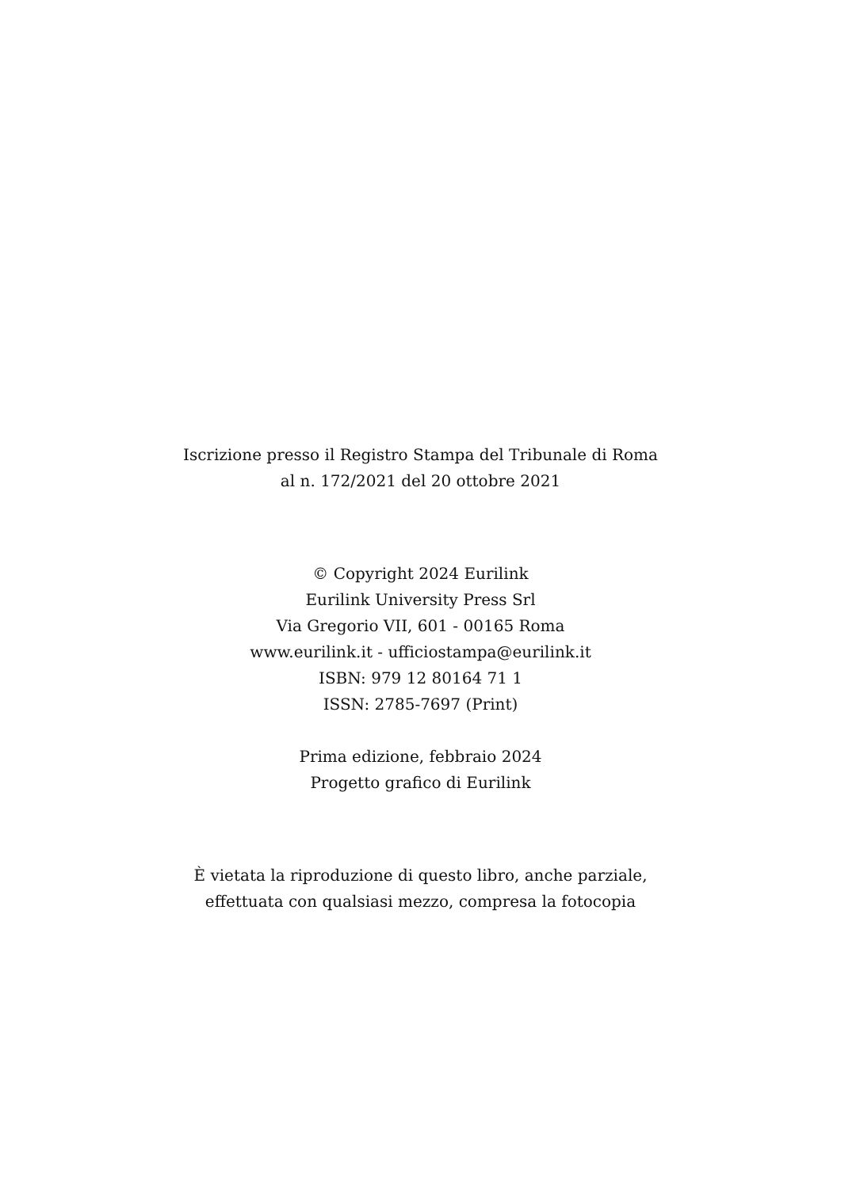Iscrizione presso il Registro Stampa del Tribunale di Roma
al n. 172/2021 del 20 ottobre 2021
© Copyright 2024 Eurilink
Eurilink University Press Srl
Via Gregorio VII, 601 - 00165 Roma
www.eurilink.it - ufficiostampa@eurilink.it
ISBN: 979 12 80164 71 1
ISSN: 2785-7697 (Print)
Prima edizione, febbraio 2024
Progetto grafico di Eurilink
È vietata la riproduzione di questo libro, anche parziale,
effettuata con qualsiasi mezzo, compresa la fotocopia